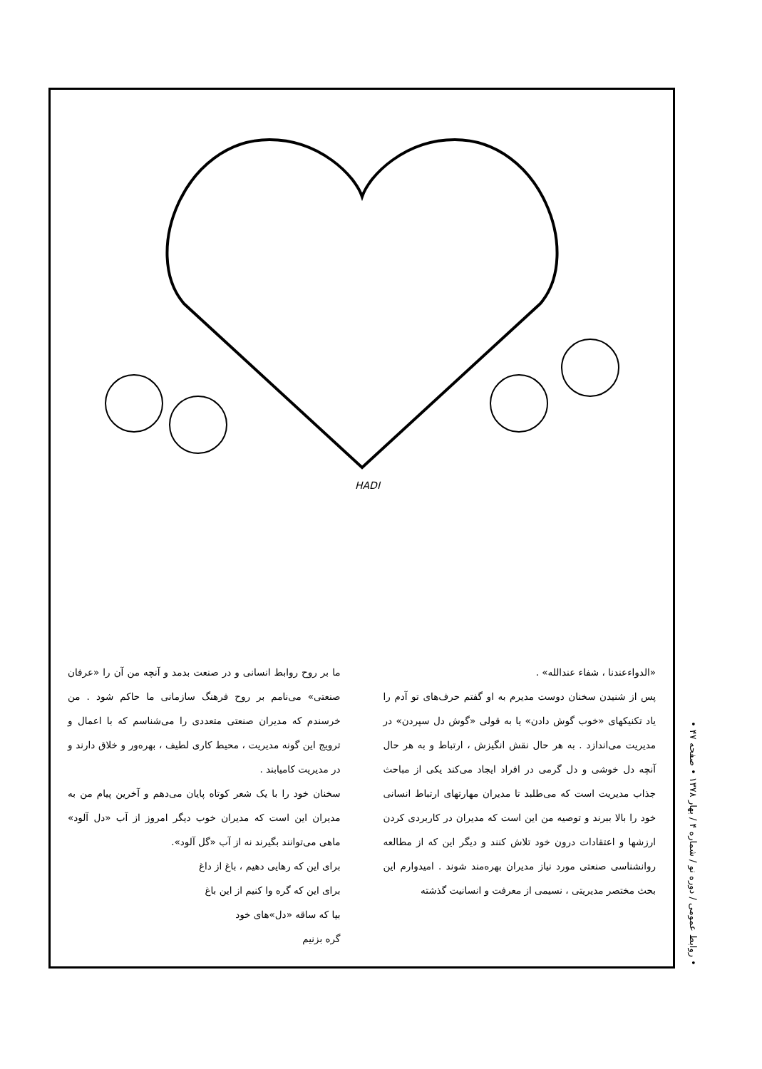HADI
«الدواءعندنا ، شفاء عندالله» .
پس از شنیدن سخنان دوست مدیرم به او گفتم حرف‌های تو آدم را یاد تکنیکهای «خوب گوش دادن» یا به قولی «گوش دل سپردن» در مدیریت می‌اندازد . به هر حال نقش انگیزش ، ارتباط و به هر حال آنچه دل خوشی و دل گرمی در افراد ایجاد می‌کند یکی از مباحث جذاب مدیریت است که می‌طلبد تا مدیران مهارتهای ارتباط انسانی خود را بالا ببرند و توصیه من این است که مدیران در کاربردی کردن ارزشها و اعتقادات درون خود تلاش کنند و دیگر این که از مطالعه روانشناسی صنعتی مورد نیاز مدیران بهره‌مند شوند . امیدوارم این بحث مختصر مدیریتی ، نسیمی از معرفت و انسانیت گذشته
ما بر روح روابط انسانی و در صنعت بدمد و آنچه من آن را «عرفان صنعتی» می‌نامم بر روح فرهنگ سازمانی ما حاکم شود . من خرسندم که مدیران صنعتی متعددی را می‌شناسم که با اعمال و ترویج این گونه مدیریت ، محیط کاری لطیف ، بهره‌ور و خلاق دارند و در مدیریت کامیابند .
سخنان خود را با یک شعر کوتاه پایان می‌دهم و آخرین پیام من به مدیران این است که مدیران خوب دیگر امروز از آب «دل آلود» ماهی می‌توانند بگیرند نه از آب «گل آلود».
برای این که رهایی دهیم ، باغ از داغ
برای این که گره وا کنیم از این باغ
بیا که ساقه «دل»های خود
گره بزنیم
• روابط عمومی / دوره نو / شماره ۴ / بهار ۱۳۷۸ • صفحه ۴۷ •